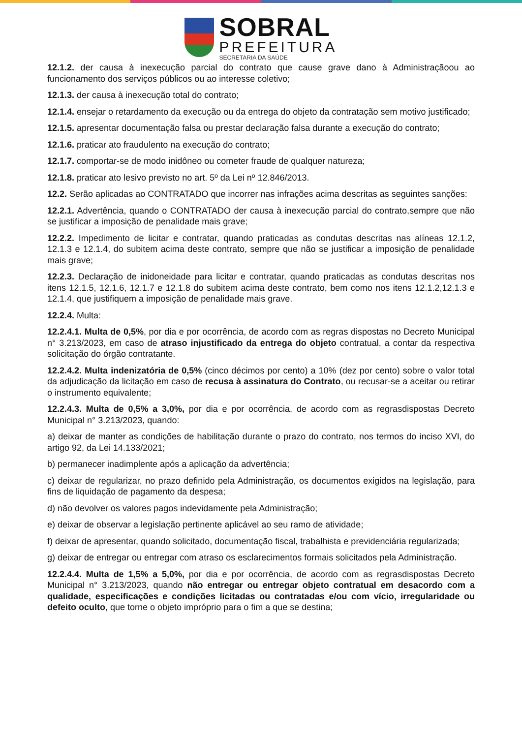SOBRAL
PREFEITURA
SECRETARIA DA SAÚDE
12.1.2. der causa à inexecução parcial do contrato que cause grave dano à Administraçãoou ao funcionamento dos serviços públicos ou ao interesse coletivo;
12.1.3. der causa à inexecução total do contrato;
12.1.4. ensejar o retardamento da execução ou da entrega do objeto da contratação sem motivo justificado;
12.1.5. apresentar documentação falsa ou prestar declaração falsa durante a execução do contrato;
12.1.6. praticar ato fraudulento na execução do contrato;
12.1.7. comportar-se de modo inidôneo ou cometer fraude de qualquer natureza;
12.1.8. praticar ato lesivo previsto no art. 5º da Lei nº 12.846/2013.
12.2. Serão aplicadas ao CONTRATADO que incorrer nas infrações acima descritas as seguintes sanções:
12.2.1. Advertência, quando o CONTRATADO der causa à inexecução parcial do contrato,sempre que não se justificar a imposição de penalidade mais grave;
12.2.2. Impedimento de licitar e contratar, quando praticadas as condutas descritas nas alíneas 12.1.2, 12.1.3 e 12.1.4, do subitem acima deste contrato, sempre que não se justificar a imposição de penalidade mais grave;
12.2.3. Declaração de inidoneidade para licitar e contratar, quando praticadas as condutas descritas nos itens 12.1.5, 12.1.6, 12.1.7 e 12.1.8 do subitem acima deste contrato, bem como nos itens 12.1.2,12.1.3 e 12.1.4, que justifiquem a imposição de penalidade mais grave.
12.2.4. Multa:
12.2.4.1. Multa de 0,5%, por dia e por ocorrência, de acordo com as regras dispostas no Decreto Municipal n° 3.213/2023, em caso de atraso injustificado da entrega do objeto contratual, a contar da respectiva solicitação do órgão contratante.
12.2.4.2. Multa indenizatória de 0,5% (cinco décimos por cento) a 10% (dez por cento) sobre o valor total da adjudicação da licitação em caso de recusa à assinatura do Contrato, ou recusar-se a aceitar ou retirar o instrumento equivalente;
12.2.4.3. Multa de 0,5% a 3,0%, por dia e por ocorrência, de acordo com as regrasdispostas Decreto Municipal n° 3.213/2023, quando:
a) deixar de manter as condições de habilitação durante o prazo do contrato, nos termos do inciso XVI, do artigo 92, da Lei 14.133/2021;
b) permanecer inadimplente após a aplicação da advertência;
c) deixar de regularizar, no prazo definido pela Administração, os documentos exigidos na legislação, para fins de liquidação de pagamento da despesa;
d) não devolver os valores pagos indevidamente pela Administração;
e) deixar de observar a legislação pertinente aplicável ao seu ramo de atividade;
f) deixar de apresentar, quando solicitado, documentação fiscal, trabalhista e previdenciária regularizada;
g) deixar de entregar ou entregar com atraso os esclarecimentos formais solicitados pela Administração.
12.2.4.4. Multa de 1,5% a 5,0%, por dia e por ocorrência, de acordo com as regrasdispostas Decreto Municipal n° 3.213/2023, quando não entregar ou entregar objeto contratual em desacordo com a qualidade, especificações e condições licitadas ou contratadas e/ou com vício, irregularidade ou defeito oculto, que torne o objeto impróprio para o fim a que se destina;